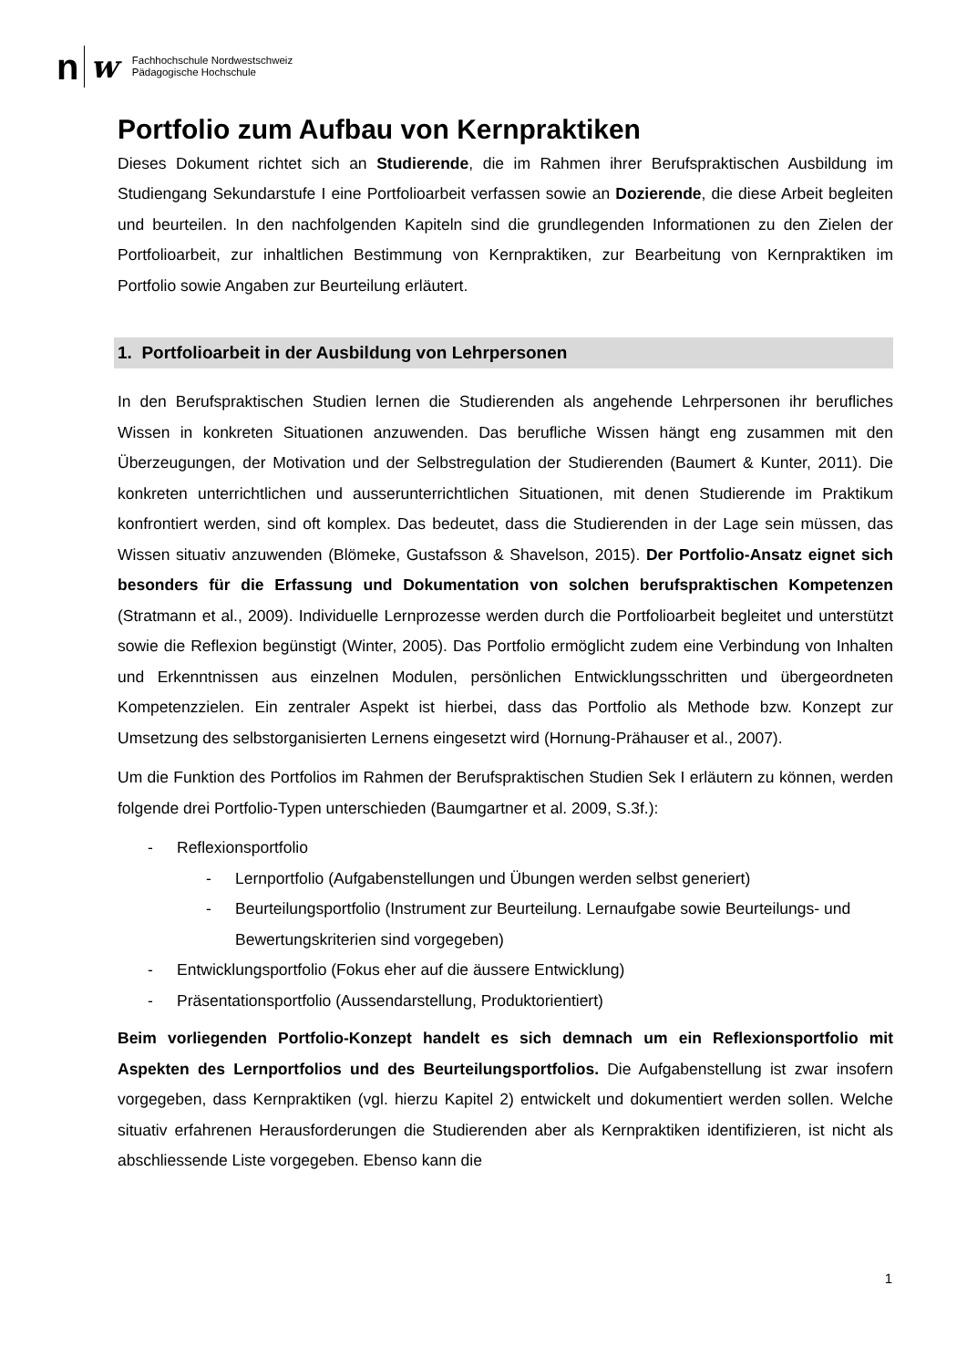n w Fachhochschule Nordwestschweiz
Pädagogische Hochschule
Portfolio zum Aufbau von Kernpraktiken
Dieses Dokument richtet sich an Studierende, die im Rahmen ihrer Berufspraktischen Ausbildung im Studiengang Sekundarstufe I eine Portfolioarbeit verfassen sowie an Dozierende, die diese Arbeit begleiten und beurteilen. In den nachfolgenden Kapiteln sind die grundlegenden Informationen zu den Zielen der Portfolioarbeit, zur inhaltlichen Bestimmung von Kernpraktiken, zur Bearbeitung von Kernpraktiken im Portfolio sowie Angaben zur Beurteilung erläutert.
1. Portfolioarbeit in der Ausbildung von Lehrpersonen
In den Berufspraktischen Studien lernen die Studierenden als angehende Lehrpersonen ihr berufliches Wissen in konkreten Situationen anzuwenden. Das berufliche Wissen hängt eng zusammen mit den Überzeugungen, der Motivation und der Selbstregulation der Studierenden (Baumert & Kunter, 2011). Die konkreten unterrichtlichen und ausserunterrichtlichen Situationen, mit denen Studierende im Praktikum konfrontiert werden, sind oft komplex. Das bedeutet, dass die Studierenden in der Lage sein müssen, das Wissen situativ anzuwenden (Blömeke, Gustafsson & Shavelson, 2015). Der Portfolio-Ansatz eignet sich besonders für die Erfassung und Dokumentation von solchen berufspraktischen Kompetenzen (Stratmann et al., 2009). Individuelle Lernprozesse werden durch die Portfolioarbeit begleitet und unterstützt sowie die Reflexion begünstigt (Winter, 2005). Das Portfolio ermöglicht zudem eine Verbindung von Inhalten und Erkenntnissen aus einzelnen Modulen, persönlichen Entwicklungsschritten und übergeordneten Kompetenzzielen. Ein zentraler Aspekt ist hierbei, dass das Portfolio als Methode bzw. Konzept zur Umsetzung des selbstorganisierten Lernens eingesetzt wird (Hornung-Prähauser et al., 2007).
Um die Funktion des Portfolios im Rahmen der Berufspraktischen Studien Sek I erläutern zu können, werden folgende drei Portfolio-Typen unterschieden (Baumgartner et al. 2009, S.3f.):
- Reflexionsportfolio
- Lernportfolio (Aufgabenstellungen und Übungen werden selbst generiert)
- Beurteilungsportfolio (Instrument zur Beurteilung. Lernaufgabe sowie Beurteilungs- und Bewertungskriterien sind vorgegeben)
- Entwicklungsportfolio (Fokus eher auf die äussere Entwicklung)
- Präsentationsportfolio (Aussendarstellung, Produktorientiert)
Beim vorliegenden Portfolio-Konzept handelt es sich demnach um ein Reflexionsportfolio mit Aspekten des Lernportfolios und des Beurteilungsportfolios. Die Aufgabenstellung ist zwar insofern vorgegeben, dass Kernpraktiken (vgl. hierzu Kapitel 2) entwickelt und dokumentiert werden sollen. Welche situativ erfahrenen Herausforderungen die Studierenden aber als Kernpraktiken identifizieren, ist nicht als abschliessende Liste vorgegeben. Ebenso kann die
1